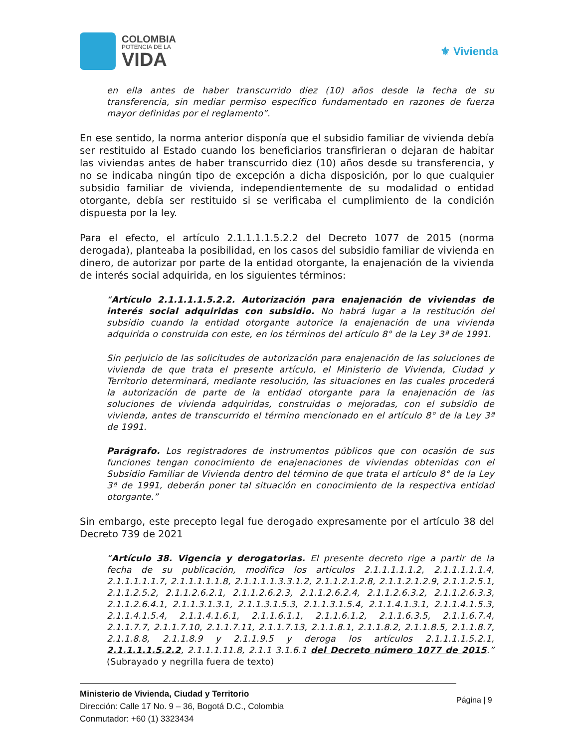COLOMBIA
POTENCIA DE LA
VIDA
⚜ Vivienda
en ella antes de haber transcurrido diez (10) años desde la fecha de su transferencia, sin mediar permiso específico fundamentado en razones de fuerza mayor definidas por el reglamento”.
En ese sentido, la norma anterior disponía que el subsidio familiar de vivienda debía ser restituido al Estado cuando los beneficiarios transfirieran o dejaran de habitar las viviendas antes de haber transcurrido diez (10) años desde su transferencia, y no se indicaba ningún tipo de excepción a dicha disposición, por lo que cualquier subsidio familiar de vivienda, independientemente de su modalidad o entidad otorgante, debía ser restituido si se verificaba el cumplimiento de la condición dispuesta por la ley.
Para el efecto, el artículo 2.1.1.1.1.5.2.2 del Decreto 1077 de 2015 (norma derogada), planteaba la posibilidad, en los casos del subsidio familiar de vivienda en dinero, de autorizar por parte de la entidad otorgante, la enajenación de la vivienda de interés social adquirida, en los siguientes términos:
“Artículo 2.1.1.1.1.5.2.2. Autorización para enajenación de viviendas de interés social adquiridas con subsidio. No habrá lugar a la restitución del subsidio cuando la entidad otorgante autorice la enajenación de una vivienda adquirida o construida con este, en los términos del artículo 8° de la Ley 3ª de 1991.
Sin perjuicio de las solicitudes de autorización para enajenación de las soluciones de vivienda de que trata el presente artículo, el Ministerio de Vivienda, Ciudad y Territorio determinará, mediante resolución, las situaciones en las cuales procederá la autorización de parte de la entidad otorgante para la enajenación de las soluciones de vivienda adquiridas, construidas o mejoradas, con el subsidio de vivienda, antes de transcurrido el término mencionado en el artículo 8° de la Ley 3ª de 1991.
Parágrafo. Los registradores de instrumentos públicos que con ocasión de sus funciones tengan conocimiento de enajenaciones de viviendas obtenidas con el Subsidio Familiar de Vivienda dentro del término de que trata el artículo 8° de la Ley 3ª de 1991, deberán poner tal situación en conocimiento de la respectiva entidad otorgante.”
Sin embargo, este precepto legal fue derogado expresamente por el artículo 38 del Decreto 739 de 2021
“Artículo 38. Vigencia y derogatorias. El presente decreto rige a partir de la fecha de su publicación, modifica los artículos 2.1.1.1.1.1.2, 2.1.1.1.1.1.4, 2.1.1.1.1.1.7, 2.1.1.1.1.1.8, 2.1.1.1.1.3.3.1.2, 2.1.1.2.1.2.8, 2.1.1.2.1.2.9, 2.1.1.2.5.1, 2.1.1.2.5.2, 2.1.1.2.6.2.1, 2.1.1.2.6.2.3, 2.1.1.2.6.2.4, 2.1.1.2.6.3.2, 2.1.1.2.6.3.3, 2.1.1.2.6.4.1, 2.1.1.3.1.3.1, 2.1.1.3.1.5.3, 2.1.1.3.1.5.4, 2.1.1.4.1.3.1, 2.1.1.4.1.5.3, 2.1.1.4.1.5.4, 2.1.1.4.1.6.1, 2.1.1.6.1.1, 2.1.1.6.1.2, 2.1.1.6.3.5, 2.1.1.6.7.4, 2.1.1.7.7, 2.1.1.7.10, 2.1.1.7.11, 2.1.1.7.13, 2.1.1.8.1, 2.1.1.8.2, 2.1.1.8.5, 2.1.1.8.7, 2.1.1.8.8, 2.1.1.8.9 y 2.1.1.9.5 y deroga los artículos 2.1.1.1.1.5.2.1, 2.1.1.1.1.5.2.2, 2.1.1.1.11.8, 2.1.1 3.1.6.1 del Decreto número 1077 de 2015.” (Subrayado y negrilla fuera de texto)
Ministerio de Vivienda, Ciudad y Territorio
Dirección: Calle 17 No. 9 – 36, Bogotá D.C., Colombia
Conmutador: +60 (1) 3323434
Página | 9